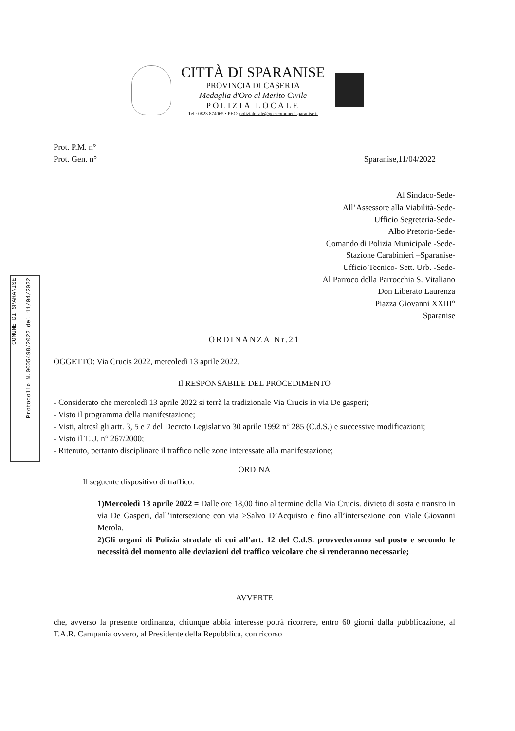CITTÀ DI SPARANISE
PROVINCIA DI CASERTA
Medaglia d'Oro al Merito Civile
POLIZIA LOCALE
Tel.: 0823.874065 • PEC: polizialocale@pec.comunedisparanise.it
COMUNE DI SPARANISE
Protocollo N.0005498/2022 del 11/04/2022
Prot. P.M. n°
Prot. Gen. n° Sparanise,11/04/2022
Al Sindaco-Sede-
All’Assessore alla Viabilità-Sede-
Ufficio Segreteria-Sede-
Albo Pretorio-Sede-
Comando di Polizia Municipale -Sede-
Stazione Carabinieri –Sparanise-
Ufficio Tecnico- Sett. Urb. -Sede-
Al Parroco della Parrocchia S. Vitaliano
Don Liberato Laurenza
Piazza Giovanni XXIII°
Sparanise
ORDINANZA Nr.21
OGGETTO: Via Crucis 2022, mercoledì 13 aprile 2022.
Il RESPONSABILE DEL PROCEDIMENTO
- Considerato che mercoledì 13 aprile 2022 si terrà la tradizionale Via Crucis in via De gasperi;
- Visto il programma della manifestazione;
- Visti, altresì gli artt. 3, 5 e 7 del Decreto Legislativo 30 aprile 1992 n° 285 (C.d.S.) e successive modificazioni;
- Visto il T.U. n° 267/2000;
- Ritenuto, pertanto disciplinare il traffico nelle zone interessate alla manifestazione;
ORDINA
Il seguente dispositivo di traffico:
1)Mercoledì 13 aprile 2022 = Dalle ore 18,00 fino al termine della Via Crucis. divieto di sosta e transito in via De Gasperi, dall’intersezione con via >Salvo D’Acquisto e fino all’intersezione con Viale Giovanni Merola.
2)Gli organi di Polizia stradale di cui all’art. 12 del C.d.S. provvederanno sul posto e secondo le necessità del momento alle deviazioni del traffico veicolare che si renderanno necessarie;
AVVERTE
che, avverso la presente ordinanza, chiunque abbia interesse potrà ricorrere, entro 60 giorni dalla pubblicazione, al T.A.R. Campania ovvero, al Presidente della Repubblica, con ricorso